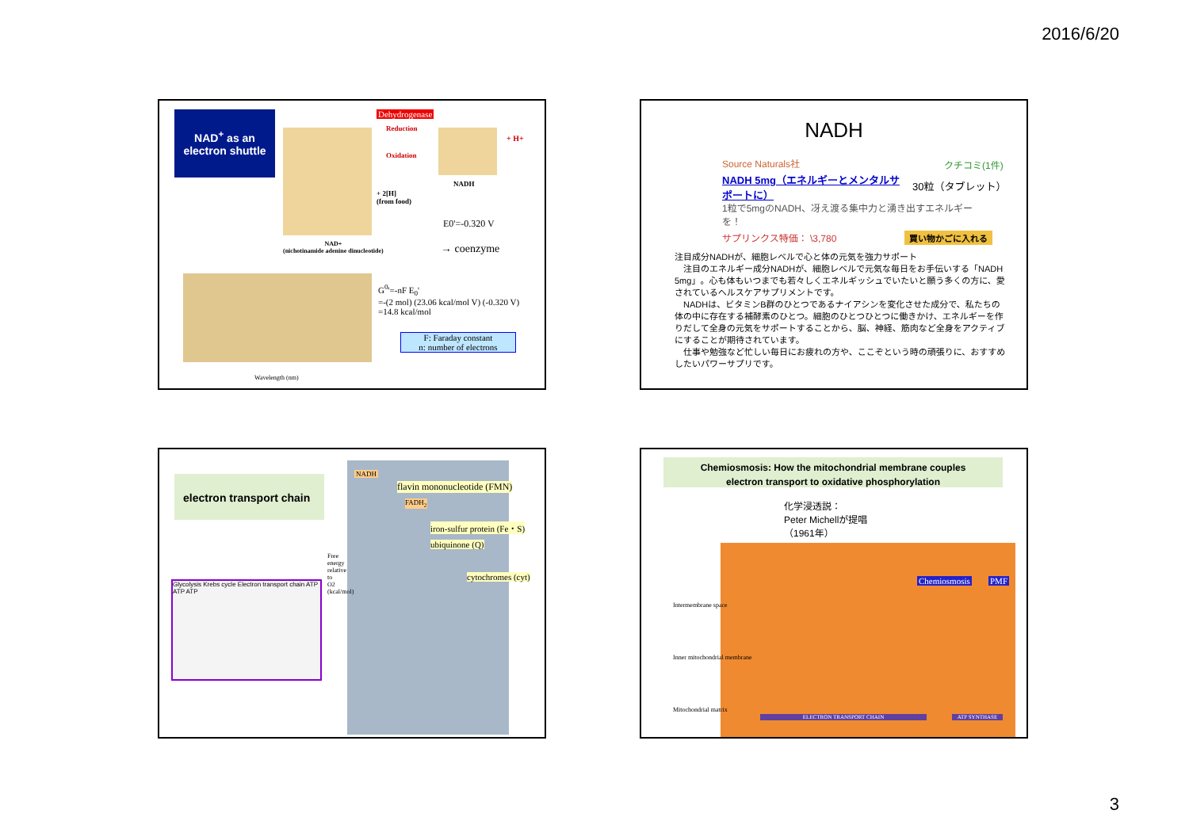2016/6/20
NAD<sup>+</sup> as an
electron shuttle
Dehydrogenase
Reduction
Oxidation
+ H+
NADH
+ 2[H]
(from food)
E0'=-0.320 V
NAD+
(nichotinamide adenine dinucleotide)
→ coenzyme
G<sup>0</sup>'=-nF E<sub>0</sub>'
=-(2 mol) (23.06 kcal/mol V) (-0.320 V)
=14.8 kcal/mol
F: Faraday constant
n: number of electrons
Wavelength (nm)
NADH
Source Naturals社 クチコミ(1件)
NADH 5mg（エネルギーとメンタルサポートに）
30粒（タブレット）
1粒で5mgのNADH、冴え渡る集中力と湧き出すエネルギーを！
サプリンクス特価： \3,780 買い物かごに入れる
注目成分NADHが、細胞レベルで心と体の元気を強力サポート
　注目のエネルギー成分NADHが、細胞レベルで元気な毎日をお手伝いする「NADH 5mg」。心も体もいつまでも若々しくエネルギッシュでいたいと願う多くの方に、愛されているヘルスケアサプリメントです。
　NADHは、ビタミンB群のひとつであるナイアシンを変化させた成分で、私たちの体の中に存在する補酵素のひとつ。細胞のひとつひとつに働きかけ、エネルギーを作りだして全身の元気をサポートすることから、脳、神経、筋肉など全身をアクティブにすることが期待されています。
　仕事や勉強など忙しい毎日にお疲れの方や、ここぞという時の頑張りに、おすすめしたいパワーサプリです。
electron transport chain
Glycolysis Krebs cycle Electron transport chain ATP ATP ATP
NADH
flavin mononucleotide (FMN)
FADH<sub>2</sub>
iron-sulfur protein (Fe・S)
ubiquinone (Q)
cytochromes (cyt)
Free energy relative to O2 (kcal/mol)
Chemiosmosis: How the mitochondrial membrane couples
electron transport to oxidative phosphorylation
化学浸透説：
Peter Michellが提唱
（1961年）
Chemiosmosis PMF
Intermembrane space
Inner mitochondrial membrane
Mitochondrial matrix
ELECTRON TRANSPORT CHAIN ATP SYNTHASE
3